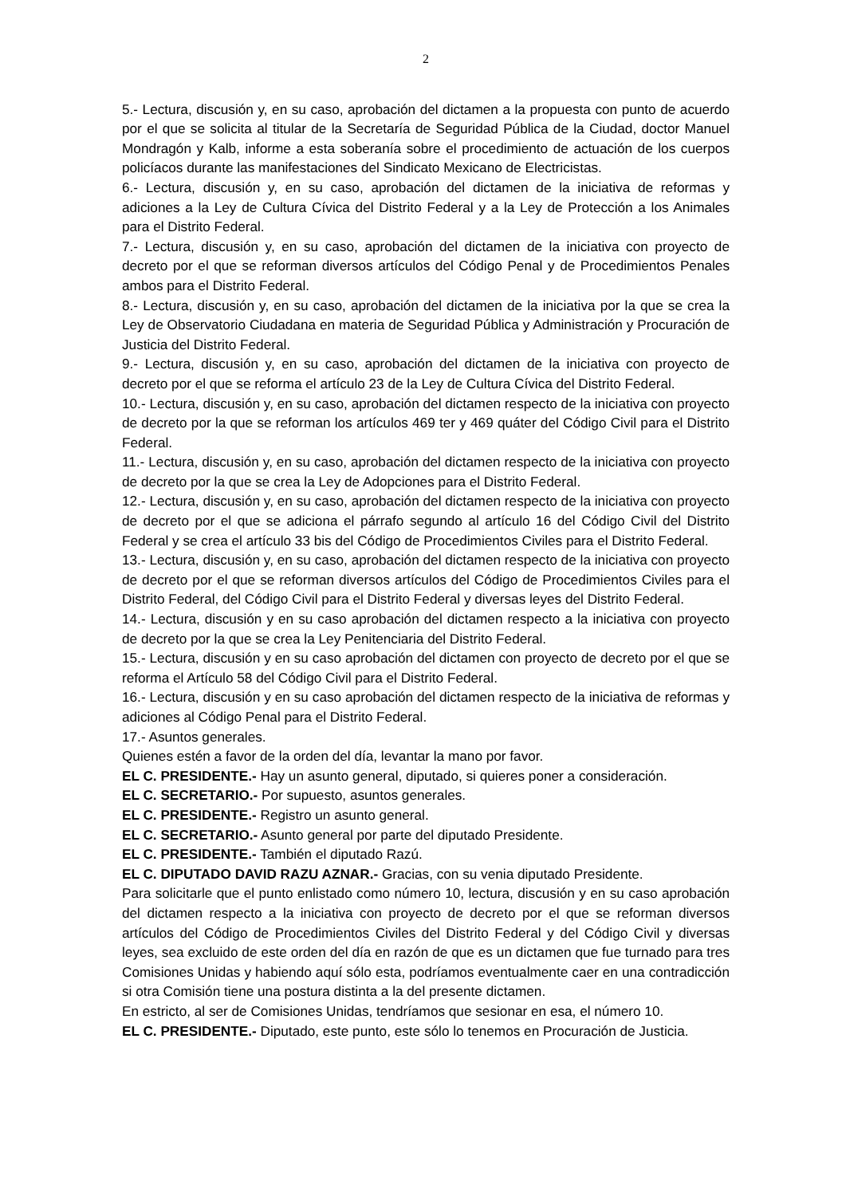2
5.- Lectura, discusión y, en su caso, aprobación del dictamen a la propuesta con punto de acuerdo por el que se solicita al titular de la Secretaría de Seguridad Pública de la Ciudad, doctor Manuel Mondragón y Kalb, informe a esta soberanía sobre el procedimiento de actuación de los cuerpos policíacos durante las manifestaciones del Sindicato Mexicano de Electricistas.
6.- Lectura, discusión y, en su caso, aprobación del dictamen de la iniciativa de reformas y adiciones a la Ley de Cultura Cívica del Distrito Federal y a la Ley de Protección a los Animales para el Distrito Federal.
7.- Lectura, discusión y, en su caso, aprobación del dictamen de la iniciativa con proyecto de decreto por el que se reforman diversos artículos del Código Penal y de Procedimientos Penales ambos para el Distrito Federal.
8.- Lectura, discusión y, en su caso, aprobación del dictamen de la iniciativa por la que se crea la Ley de Observatorio Ciudadana en materia de Seguridad Pública y Administración y Procuración de Justicia del Distrito Federal.
9.- Lectura, discusión y, en su caso, aprobación del dictamen de la iniciativa con proyecto de decreto por el que se reforma el artículo 23 de la Ley de Cultura Cívica del Distrito Federal.
10.- Lectura, discusión y, en su caso, aprobación del dictamen respecto de la iniciativa con proyecto de decreto por la que se reforman los artículos 469 ter y 469 quáter del Código Civil para el Distrito Federal.
11.- Lectura, discusión y, en su caso, aprobación del dictamen respecto de la iniciativa con proyecto de decreto por la que se crea la Ley de Adopciones para el Distrito Federal.
12.- Lectura, discusión y, en su caso, aprobación del dictamen respecto de la iniciativa con proyecto de decreto por el que se adiciona el párrafo segundo al artículo 16 del Código Civil del Distrito Federal y se crea el artículo 33 bis del Código de Procedimientos Civiles para el Distrito Federal.
13.- Lectura, discusión y, en su caso, aprobación del dictamen respecto de la iniciativa con proyecto de decreto por el que se reforman diversos artículos del Código de Procedimientos Civiles para el Distrito Federal, del Código Civil para el Distrito Federal y diversas leyes del Distrito Federal.
14.- Lectura, discusión y en su caso aprobación del dictamen respecto a la iniciativa con proyecto de decreto por la que se crea la Ley Penitenciaria del Distrito Federal.
15.- Lectura, discusión y en su caso aprobación del dictamen con proyecto de decreto por el que se reforma el Artículo 58 del Código Civil para el Distrito Federal.
16.- Lectura, discusión y en su caso aprobación del dictamen respecto de la iniciativa de reformas y adiciones al Código Penal para el Distrito Federal.
17.- Asuntos generales.
Quienes estén a favor de la orden del día, levantar la mano por favor.
EL C. PRESIDENTE.- Hay un asunto general, diputado, si quieres poner a consideración.
EL C. SECRETARIO.- Por supuesto, asuntos generales.
EL C. PRESIDENTE.- Registro un asunto general.
EL C. SECRETARIO.- Asunto general por parte del diputado Presidente.
EL C. PRESIDENTE.- También el diputado Razú.
EL C. DIPUTADO DAVID RAZU AZNAR.- Gracias, con su venia diputado Presidente.
Para solicitarle que el punto enlistado como número 10, lectura, discusión y en su caso aprobación del dictamen respecto a la iniciativa con proyecto de decreto por el que se reforman diversos artículos del Código de Procedimientos Civiles del Distrito Federal y del Código Civil y diversas leyes, sea excluido de este orden del día en razón de que es un dictamen que fue turnado para tres Comisiones Unidas y habiendo aquí sólo esta, podríamos eventualmente caer en una contradicción si otra Comisión tiene una postura distinta a la del presente dictamen.
En estricto, al ser de Comisiones Unidas, tendríamos que sesionar en esa, el número 10.
EL C. PRESIDENTE.- Diputado, este punto, este sólo lo tenemos en Procuración de Justicia.